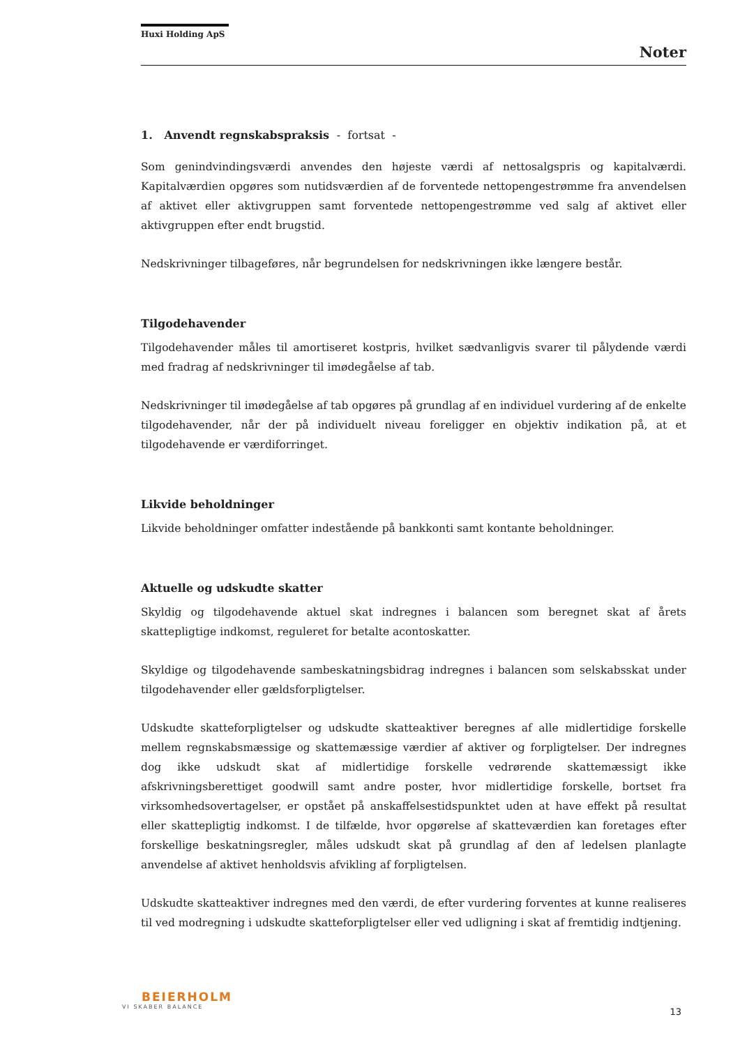Huxi Holding ApS
Noter
1. Anvendt regnskabspraksis - fortsat -
Som genindvindingsværdi anvendes den højeste værdi af nettosalgspris og kapitalværdi. Kapitalværdien opgøres som nutidsværdien af de forventede nettopengestrømme fra anvendelsen af aktivet eller aktivgruppen samt forventede nettopengestrømme ved salg af aktivet eller aktivgruppen efter endt brugstid.
Nedskrivninger tilbageføres, når begrundelsen for nedskrivningen ikke længere består.
Tilgodehavender
Tilgodehavender måles til amortiseret kostpris, hvilket sædvanligvis svarer til pålydende værdi med fradrag af nedskrivninger til imødegåelse af tab.
Nedskrivninger til imødegåelse af tab opgøres på grundlag af en individuel vurdering af de enkelte tilgodehavender, når der på individuelt niveau foreligger en objektiv indikation på, at et tilgodehavende er værdiforringet.
Likvide beholdninger
Likvide beholdninger omfatter indestående på bankkonti samt kontante beholdninger.
Aktuelle og udskudte skatter
Skyldig og tilgodehavende aktuel skat indregnes i balancen som beregnet skat af årets skattepligtige indkomst, reguleret for betalte acontoskatter.
Skyldige og tilgodehavende sambeskatningsbidrag indregnes i balancen som selskabsskat under tilgodehavender eller gældsforpligtelser.
Udskudte skatteforpligtelser og udskudte skatteaktiver beregnes af alle midlertidige forskelle mellem regnskabsmæssige og skattemæssige værdier af aktiver og forpligtelser. Der indregnes dog ikke udskudt skat af midlertidige forskelle vedrørende skattemæssigt ikke afskrivningsberettiget goodwill samt andre poster, hvor midlertidige forskelle, bortset fra virksomhedsovertagelser, er opstået på anskaffelsestidspunktet uden at have effekt på resultat eller skattepligtig indkomst. I de tilfælde, hvor opgørelse af skatteværdien kan foretages efter forskellige beskatningsregler, måles udskudt skat på grundlag af den af ledelsen planlagte anvendelse af aktivet henholdsvis afvikling af forpligtelsen.
Udskudte skatteaktiver indregnes med den værdi, de efter vurdering forventes at kunne realiseres til ved modregning i udskudte skatteforpligtelser eller ved udligning i skat af fremtidig indtjening.
BEIERHOLM
VI SKABER BALANCE
13